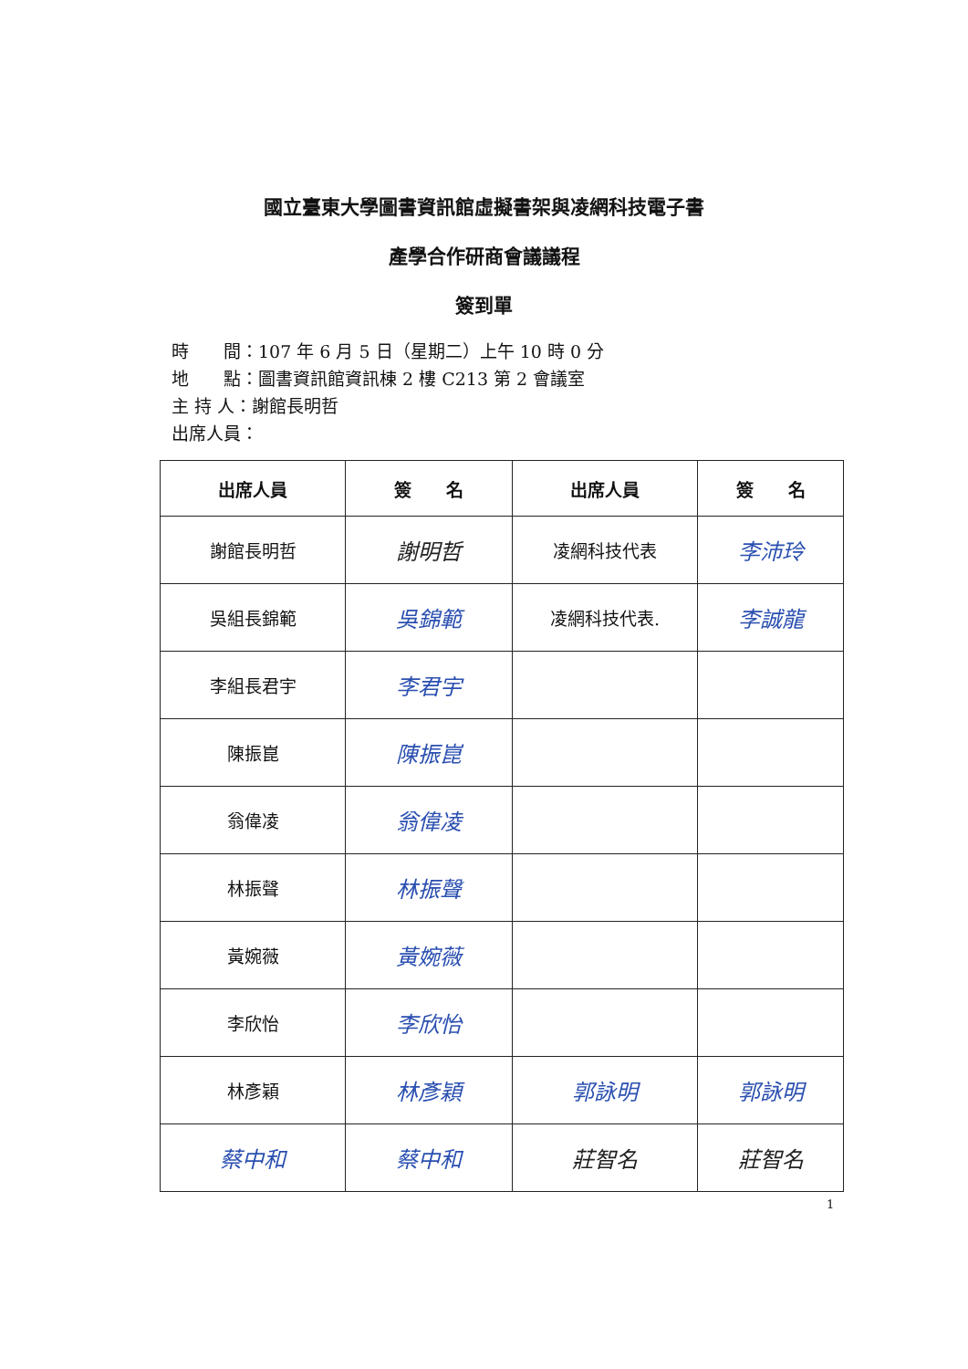國立臺東大學圖書資訊館虛擬書架與凌網科技電子書
產學合作研商會議議程
簽到單
時　　間：107 年 6 月 5 日（星期二）上午 10 時 0 分
地　　點：圖書資訊館資訊棟 2 樓 C213 第 2 會議室
主 持 人：謝館長明哲
出席人員：
| 出席人員 | 簽 名 | 出席人員 | 簽 名 |
| --- | --- | --- | --- |
| 謝館長明哲 | 謝明哲 | 凌網科技代表 | 李沛玲 |
| 吳組長錦範 | 吳錦範 | 凌網科技代表. | 李誠龍 |
| 李組長君宇 | 李君宇 | | |
| 陳振崑 | 陳振崑 | | |
| 翁偉凌 | 翁偉凌 | | |
| 林振聲 | 林振聲 | | |
| 黃婉薇 | 黃婉薇 | | |
| 李欣怡 | 李欣怡 | | |
| 林彥穎 | 林彥穎 | 郭詠明 | 郭詠明 |
| 蔡中和 | 蔡中和 | 莊智名 | 莊智名 |
1